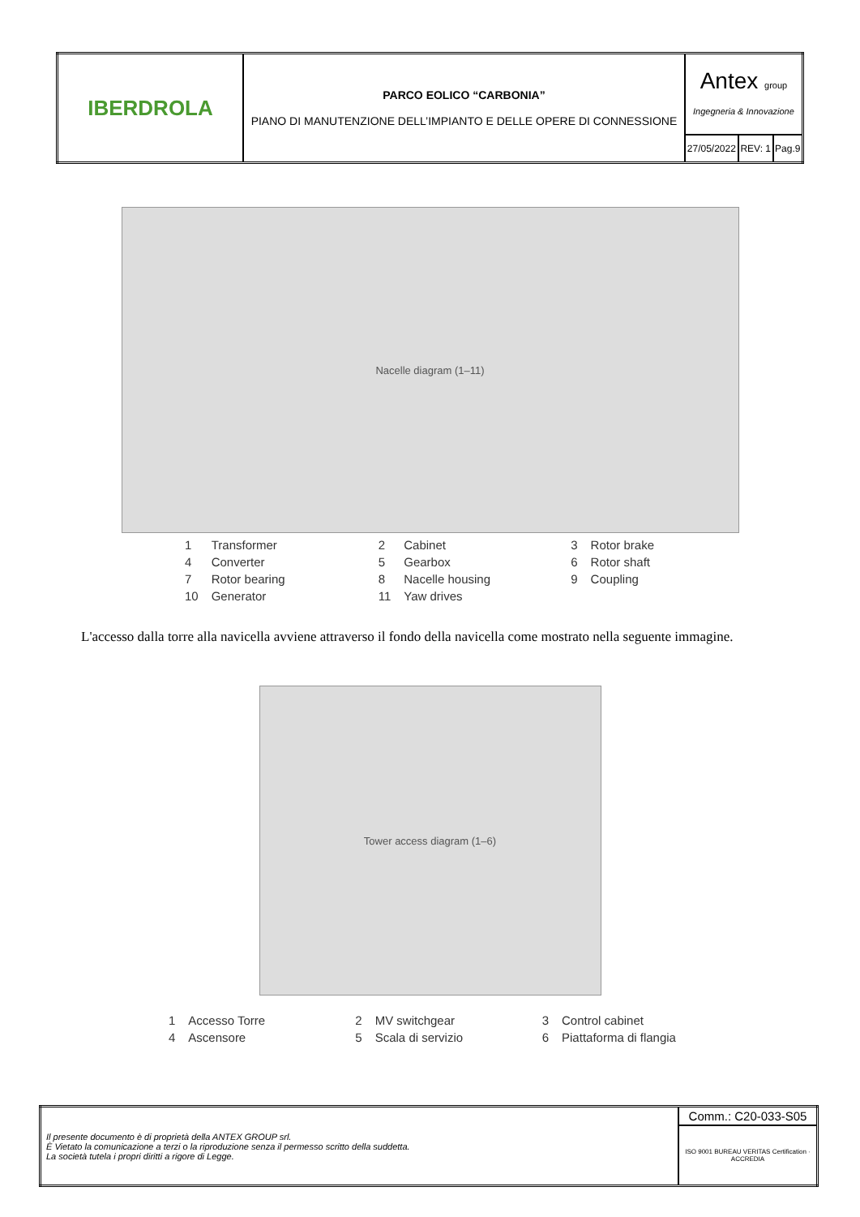| IBERDROLA | PARCO EOLICO “CARBONIA” PIANO DI MANUTENZIONE DELL’IMPIANTO E DELLE OPERE DI CONNESSIONE | Antex group Ingegneria & Innovazione | | |
| | | 27/05/2022 | REV: 1 | Pag.9 |
Nacelle diagram (1–11)
| 1 | Transformer | 2 | Cabinet | 3 | Rotor brake |
| 4 | Converter | 5 | Gearbox | 6 | Rotor shaft |
| 7 | Rotor bearing | 8 | Nacelle housing | 9 | Coupling |
| 10 | Generator | 11 | Yaw drives | | |
L'accesso dalla torre alla navicella avviene attraverso il fondo della navicella come mostrato nella seguente immagine.
Tower access diagram (1–6)
| 1 | Accesso Torre | 2 | MV switchgear | 3 | Control cabinet |
| 4 | Ascensore | 5 | Scala di servizio | 6 | Piattaforma di flangia |
| Il presente documento è di proprietà della ANTEX GROUP srl. È Vietato la comunicazione a terzi o la riproduzione senza il permesso scritto della suddetta. La società tutela i propri diritti a rigore di Legge. | Comm.: C20-033-S05 |
| | ISO 9001 BUREAU VERITAS Certification · ACCREDIA |